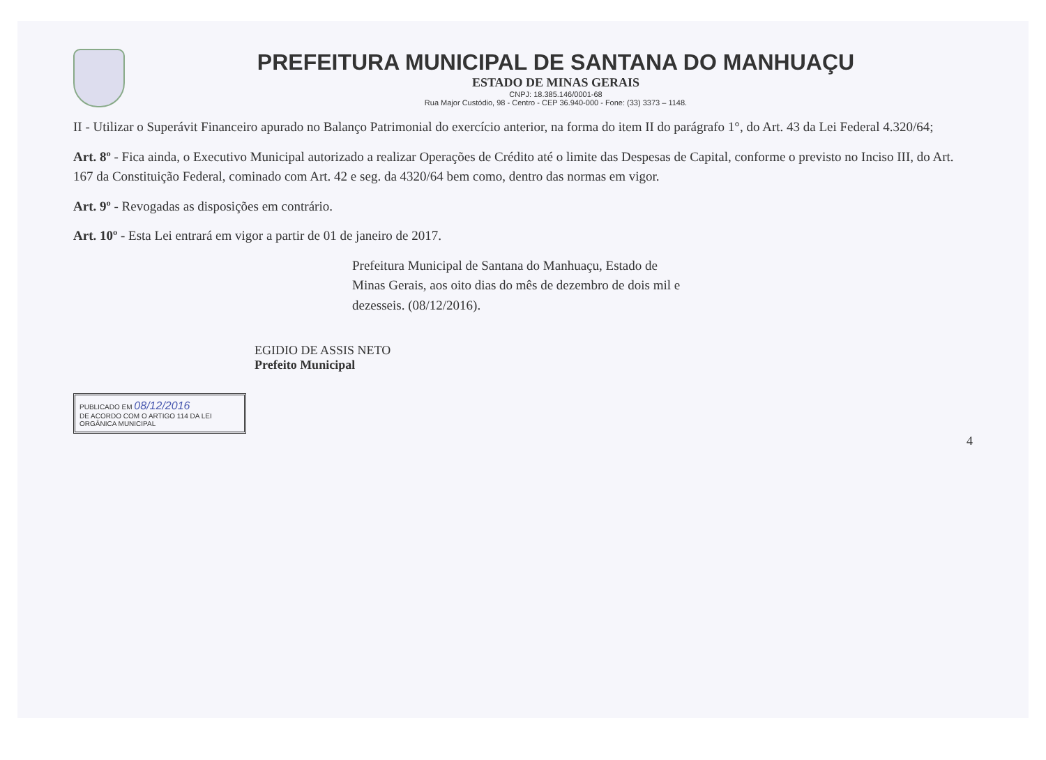PREFEITURA MUNICIPAL DE SANTANA DO MANHUAÇU
ESTADO DE MINAS GERAIS
CNPJ: 18.385.146/0001-68
Rua Major Custódio, 98 - Centro - CEP 36.940-000 - Fone: (33) 3373 – 1148.
II - Utilizar o Superávit Financeiro apurado no Balanço Patrimonial do exercício anterior, na forma do item II do parágrafo 1°, do Art. 43 da Lei Federal 4.320/64;
Art. 8º - Fica ainda, o Executivo Municipal autorizado a realizar Operações de Crédito até o limite das Despesas de Capital, conforme o previsto no Inciso III, do Art. 167 da Constituição Federal, cominado com Art. 42 e seg. da 4320/64 bem como, dentro das normas em vigor.
Art. 9º - Revogadas as disposições em contrário.
Art. 10º - Esta Lei entrará em vigor a partir de 01 de janeiro de 2017.
Prefeitura Municipal de Santana do Manhuaçu, Estado de Minas Gerais, aos oito dias do mês de dezembro de dois mil e dezesseis. (08/12/2016).
EGIDIO DE ASSIS NETO
Prefeito Municipal
PUBLICADO EM 08/12/2016
DE ACORDO COM O ARTIGO 114 DA LEI ORGÂNICA MUNICIPAL
4